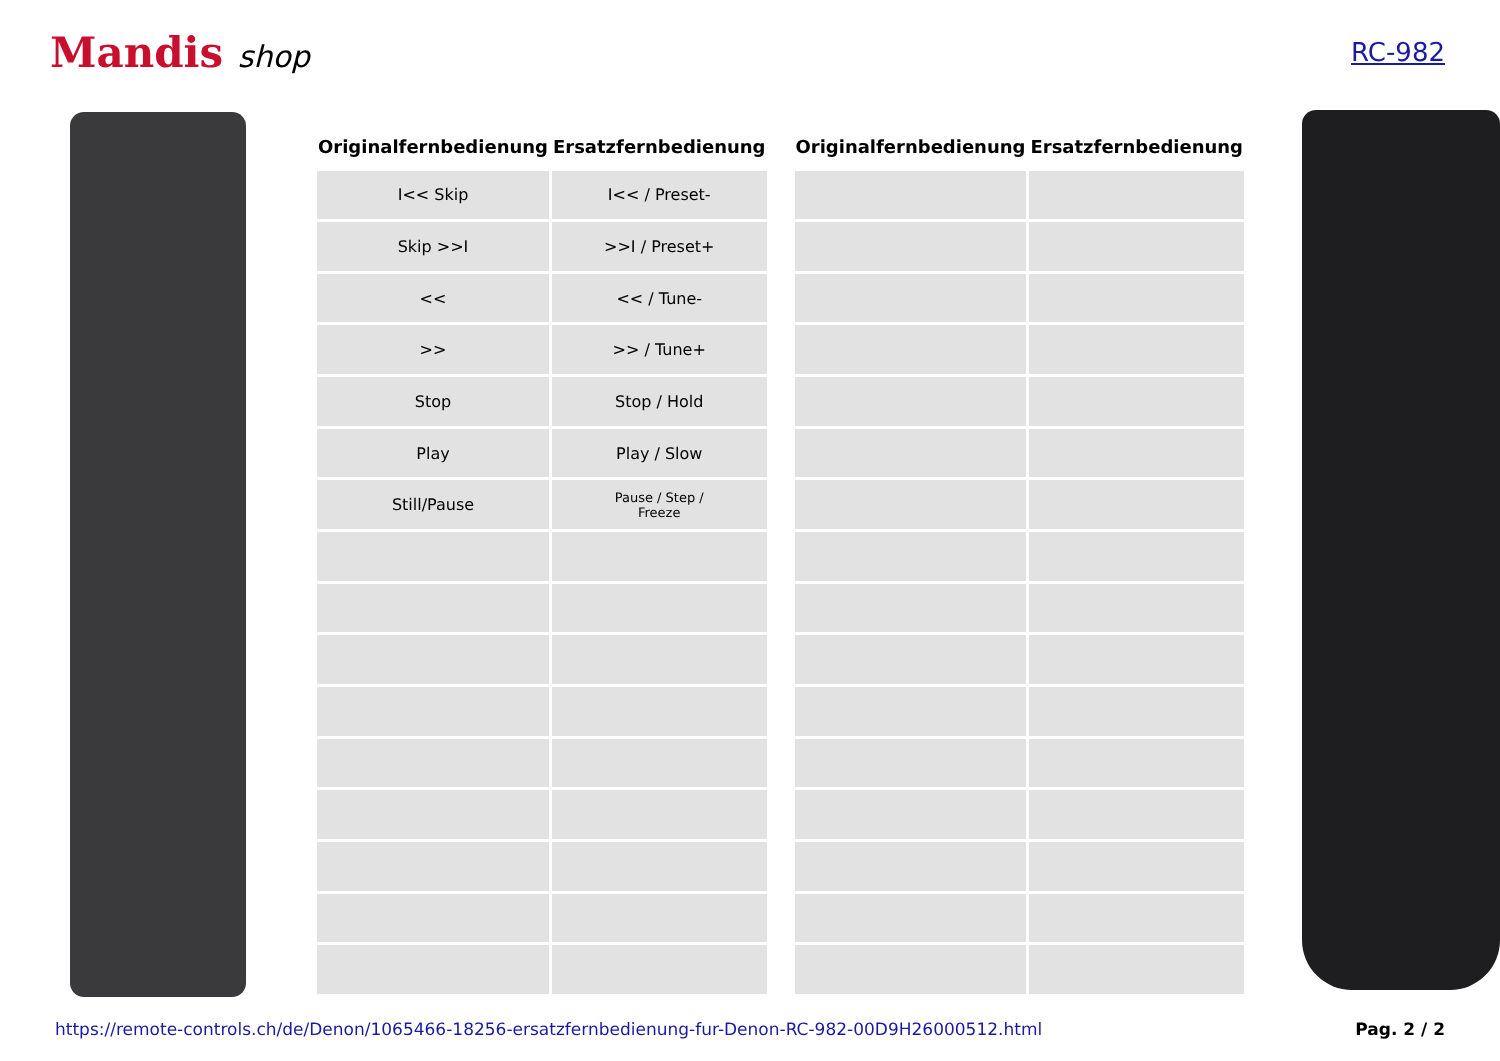Mandis shop
RC-982
| Originalfernbedienung | Ersatzfernbedienung |
| --- | --- |
| I<< Skip | I<< / Preset- |
| Skip >>I | >>I / Preset+ |
| << | << / Tune- |
| >> | >> / Tune+ |
| Stop | Stop / Hold |
| Play | Play / Slow |
| Still/Pause | Pause / Step / Freeze |
| Originalfernbedienung | Ersatzfernbedienung |
| --- | --- |
https://remote-controls.ch/de/Denon/1065466-18256-ersatzfernbedienung-fur-Denon-RC-982-00D9H26000512.html Pag. 2 / 2